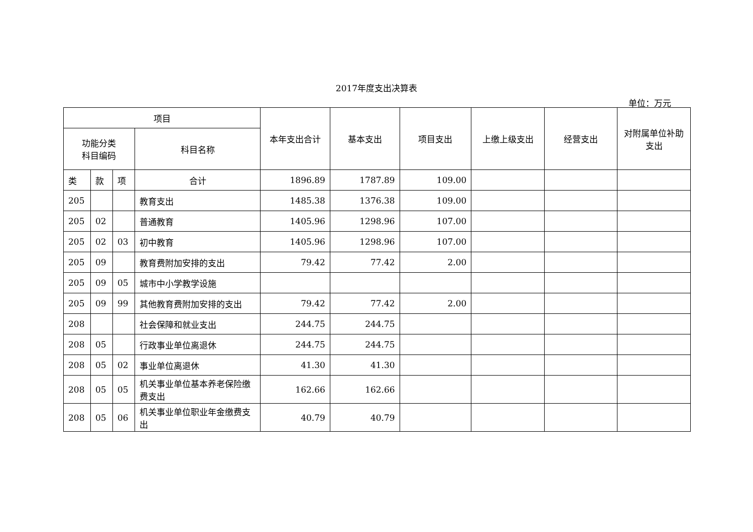2017年度支出决算表
单位：万元
| 项目 | | | | 本年支出合计 | 基本支出 | 项目支出 | 上缴上级支出 | 经营支出 | 对附属单位补助支出 |
| --- | --- | --- | --- | --- | --- | --- | --- | --- | --- |
| 功能分类 科目编码 | | | 科目名称 | | | | | | |
| 类 | 款 | 项 | 合计 | 1896.89 | 1787.89 | 109.00 | | | |
| 205 | | | 教育支出 | 1485.38 | 1376.38 | 109.00 | | | |
| 205 | 02 | | 普通教育 | 1405.96 | 1298.96 | 107.00 | | | |
| 205 | 02 | 03 | 初中教育 | 1405.96 | 1298.96 | 107.00 | | | |
| 205 | 09 | | 教育费附加安排的支出 | 79.42 | 77.42 | 2.00 | | | |
| 205 | 09 | 05 | 城市中小学教学设施 | | | | | | |
| 205 | 09 | 99 | 其他教育费附加安排的支出 | 79.42 | 77.42 | 2.00 | | | |
| 208 | | | 社会保障和就业支出 | 244.75 | 244.75 | | | | |
| 208 | 05 | | 行政事业单位离退休 | 244.75 | 244.75 | | | | |
| 208 | 05 | 02 | 事业单位离退休 | 41.30 | 41.30 | | | | |
| 208 | 05 | 05 | 机关事业单位基本养老保险缴费支出 | 162.66 | 162.66 | | | | |
| 208 | 05 | 06 | 机关事业单位职业年金缴费支出 | 40.79 | 40.79 | | | | |